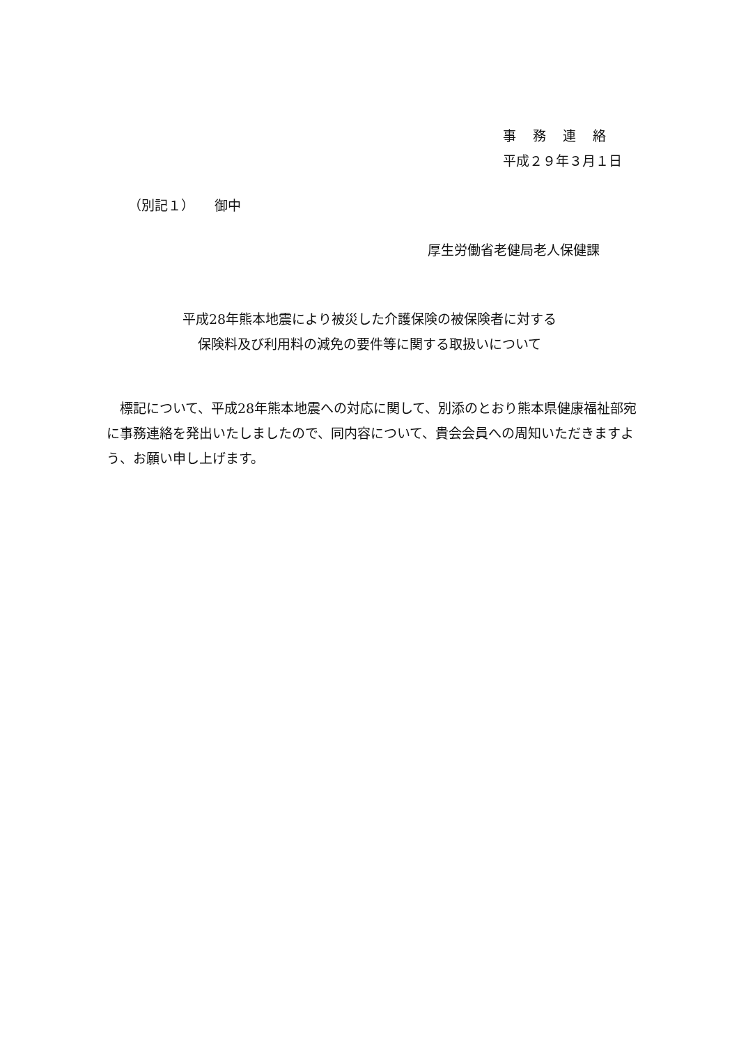事務連絡
平成２９年３月１日
（別記１）　　御中
厚生労働省老健局老人保健課
平成28年熊本地震により被災した介護保険の被保険者に対する
保険料及び利用料の減免の要件等に関する取扱いについて
　標記について、平成28年熊本地震への対応に関して、別添のとおり熊本県健康福祉部宛に事務連絡を発出いたしましたので、同内容について、貴会会員への周知いただきますよう、お願い申し上げます。